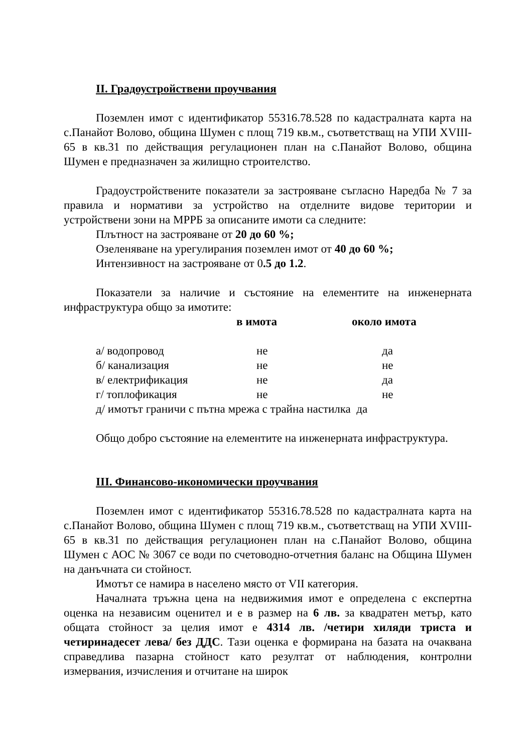II. Градоустройствени проучвания
Поземлен имот с идентификатор 55316.78.528 по кадастралната карта на с.Панайот Волово, община Шумен с площ 719 кв.м., съответстващ на УПИ XVIII-65 в кв.31 по действащия регулационен план на с.Панайот Волово, община Шумен е предназначен за жилищно строителство.
Градоустройствените показатели за застрояване съгласно Наредба № 7 за правила и нормативи за устройство на отделните видове територии и устройствени зони на МРРБ за описаните имоти са следните:
Плътност на застрояване от 20 до 60 %;
Озеленяване на урегулирания поземлен имот от 40 до 60 %;
Интензивност на застрояване от 0.5 до 1.2.
Показатели за наличие и състояние на елементите на инженерната инфраструктура общо за имотите:
| | в имота | около имота |
| --- | --- | --- |
| а/ водопровод | не | да |
| б/ канализация | не | не |
| в/ електрификация | не | да |
| г/ топлофикация | не | не |
| д/ имотът граничи с пътна мрежа с трайна настилка да | | |
Общо добро състояние на елементите на инженерната инфраструктура.
III. Финансово-икономически проучвания
Поземлен имот с идентификатор 55316.78.528 по кадастралната карта на с.Панайот Волово, община Шумен с площ 719 кв.м., съответстващ на УПИ XVIII-65 в кв.31 по действащия регулационен план на с.Панайот Волово, община Шумен с АОС № 3067 се води по счетоводно-отчетния баланс на Община Шумен на данъчната си стойност.
Имотът се намира в населено място от VII категория.
Началната тръжна цена на недвижимия имот е определена с експертна оценка на независим оценител и е в размер на 6 лв. за квадратен метър, като общата стойност за целия имот е 4314 лв. /четири хиляди триста и четиринадесет лева/ без ДДС. Тази оценка е формирана на базата на очаквана справедлива пазарна стойност като резултат от наблюдения, контролни измервания, изчисления и отчитане на широк